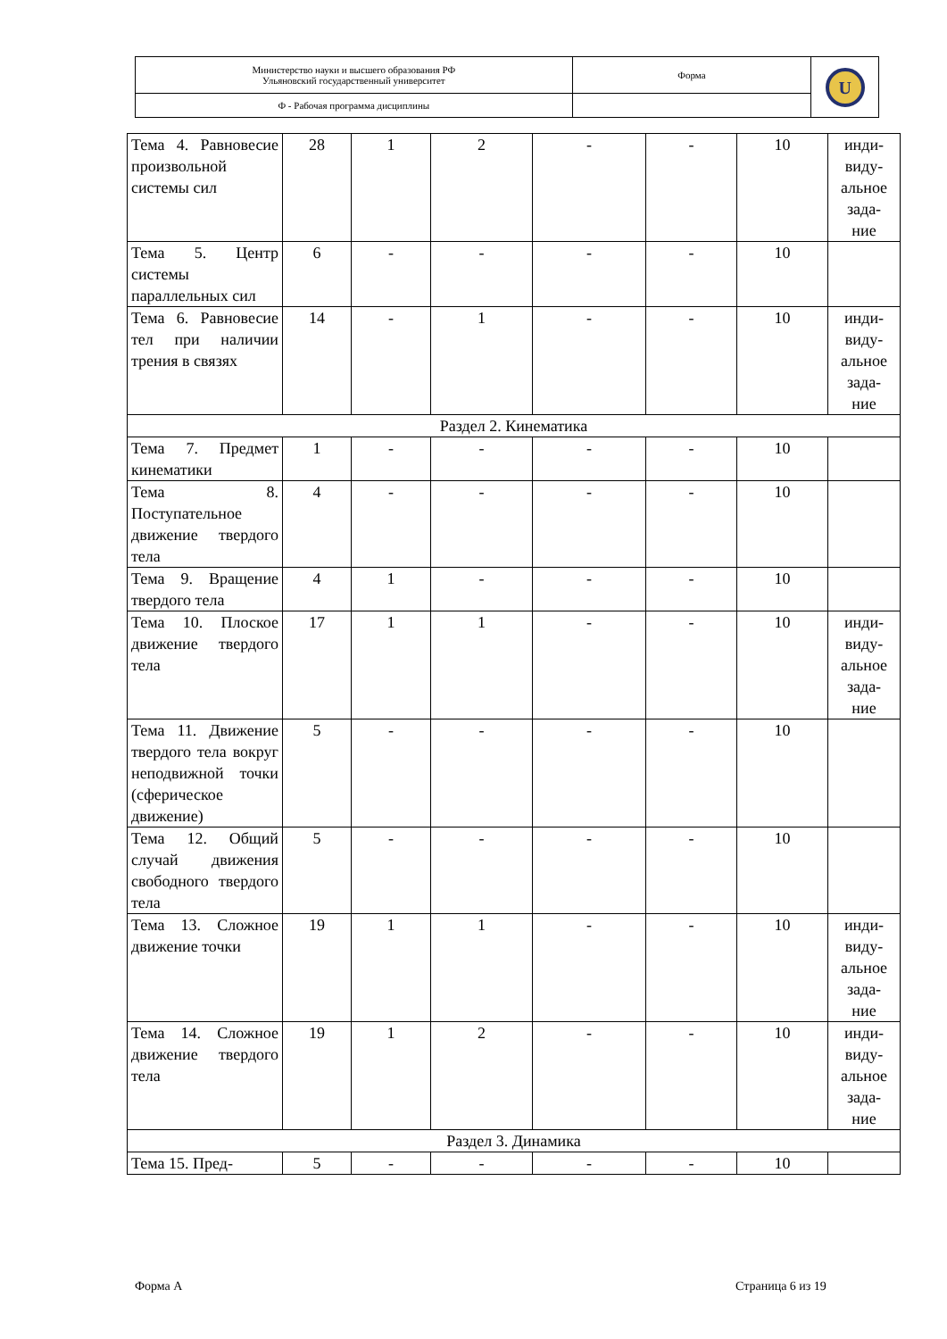| Министерство науки и высшего образования РФ Ульяновский государственный университет | Форма | U |
| Ф - Рабочая программа дисциплины | | |
| Тема 4. Равновесие произвольной системы сил | 28 | 1 | 2 | - | - | 10 | инди- виду- альное зада- ние |
| Тема 5. Центр системы параллельных сил | 6 | - | - | - | - | 10 | |
| Тема 6. Равновесие тел при наличии трения в связях | 14 | - | 1 | - | - | 10 | инди- виду- альное зада- ние |
| Раздел 2. Кинематика | | | | | | | |
| Тема 7. Предмет кинематики | 1 | - | - | - | - | 10 | |
| Тема 8. Поступательное движение твердого тела | 4 | - | - | - | - | 10 | |
| Тема 9. Вращение твердого тела | 4 | 1 | - | - | - | 10 | |
| Тема 10. Плоское движение твердого тела | 17 | 1 | 1 | - | - | 10 | инди- виду- альное зада- ние |
| Тема 11. Движение твердого тела вокруг неподвижной точки (сферическое движение) | 5 | - | - | - | - | 10 | |
| Тема 12. Общий случай движения свободного твердого тела | 5 | - | - | - | - | 10 | |
| Тема 13. Сложное движение точки | 19 | 1 | 1 | - | - | 10 | инди- виду- альное зада- ние |
| Тема 14. Сложное движение твердого тела | 19 | 1 | 2 | - | - | 10 | инди- виду- альное зада- ние |
| Раздел 3. Динамика | | | | | | | |
| Тема 15. Пред- | 5 | - | - | - | - | 10 | |
Форма А Страница 6 из 19